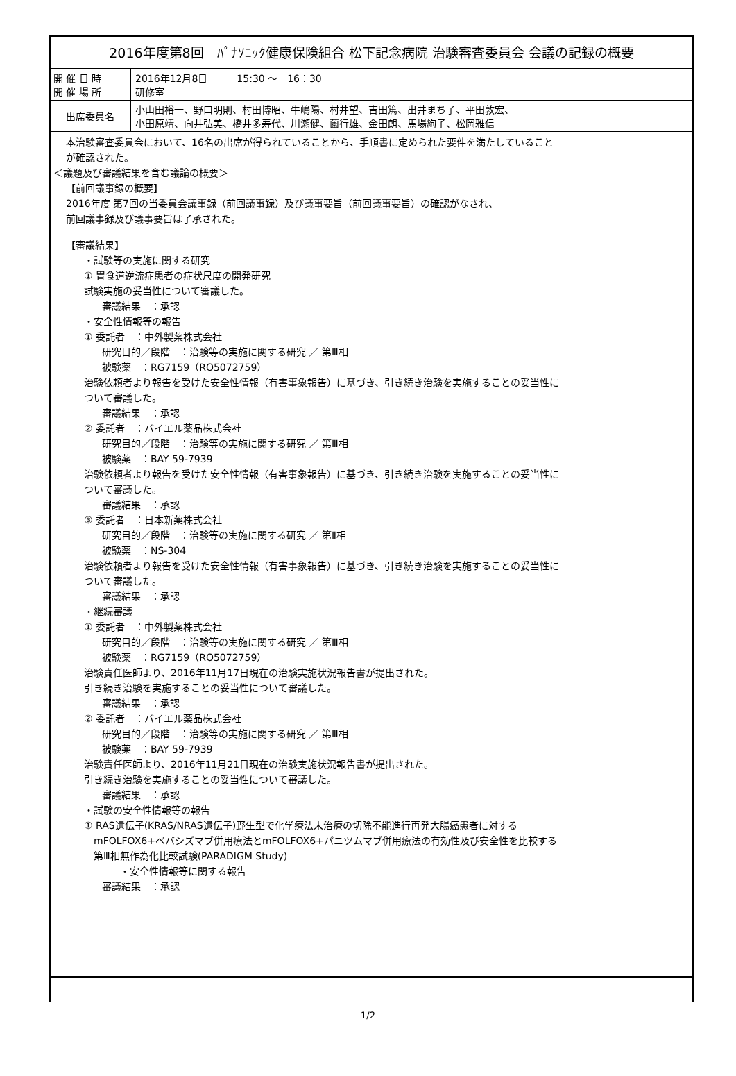| 2016年度第8回 ﾊﾟﾅｿﾆｯｸ健康保険組合 松下記念病院 治験審査委員会 会議の記録の概要 | |
| --- | --- |
| 開 催 日 時 開 催 場 所 | 2016年12月8日 15:30 ～ 16：30 研修室 |
| 出席委員名 | 小山田裕一、野口明則、村田博昭、牛嶋陽、村井望、吉田篤、出井まち子、平田敦宏、 小田原靖、向井弘美、橋井多寿代、川瀬健、薗行雄、金田朗、馬場絢子、松岡雅信 |
| 本治験審査委員会において、16名の出席が得られていることから、手順書に定められた要件を満たしていること が確認された。 ＜議題及び審議結果を含む議論の概要＞ 【前回議事録の概要】 2016年度 第7回の当委員会議事録（前回議事録）及び議事要旨（前回議事要旨）の確認がなされ、 前回議事録及び議事要旨は了承された。 【審議結果】 ・試験等の実施に関する研究 ① 胃食道逆流症患者の症状尺度の開発研究 試験実施の妥当性について審議した。 審議結果 ：承認 ・安全性情報等の報告 ① 委託者 ：中外製薬株式会社 研究目的／段階 ：治験等の実施に関する研究 ／ 第Ⅲ相 被験薬 ：RG7159（RO5072759） 治験依頼者より報告を受けた安全性情報（有害事象報告）に基づき、引き続き治験を実施することの妥当性に ついて審議した。 審議結果 ：承認 ② 委託者 ：バイエル薬品株式会社 研究目的／段階 ：治験等の実施に関する研究 ／ 第Ⅲ相 被験薬 ：BAY 59-7939 治験依頼者より報告を受けた安全性情報（有害事象報告）に基づき、引き続き治験を実施することの妥当性に ついて審議した。 審議結果 ：承認 ③ 委託者 ：日本新薬株式会社 研究目的／段階 ：治験等の実施に関する研究 ／ 第Ⅱ相 被験薬 ：NS-304 治験依頼者より報告を受けた安全性情報（有害事象報告）に基づき、引き続き治験を実施することの妥当性に ついて審議した。 審議結果 ：承認 ・継続審議 ① 委託者 ：中外製薬株式会社 研究目的／段階 ：治験等の実施に関する研究 ／ 第Ⅲ相 被験薬 ：RG7159（RO5072759） 治験責任医師より、2016年11月17日現在の治験実施状況報告書が提出された。 引き続き治験を実施することの妥当性について審議した。 審議結果 ：承認 ② 委託者 ：バイエル薬品株式会社 研究目的／段階 ：治験等の実施に関する研究 ／ 第Ⅲ相 被験薬 ：BAY 59-7939 治験責任医師より、2016年11月21日現在の治験実施状況報告書が提出された。 引き続き治験を実施することの妥当性について審議した。 審議結果 ：承認 ・試験の安全性情報等の報告 ① RAS遺伝子(KRAS/NRAS遺伝子)野生型で化学療法未治療の切除不能進行再発大腸癌患者に対する mFOLFOX6+ベバシズマブ併用療法とmFOLFOX6+パニツムマブ併用療法の有効性及び安全性を比較する 第Ⅲ相無作為化比較試験(PARADIGM Study) ・安全性情報等に関する報告 審議結果 ：承認 | |
1/2